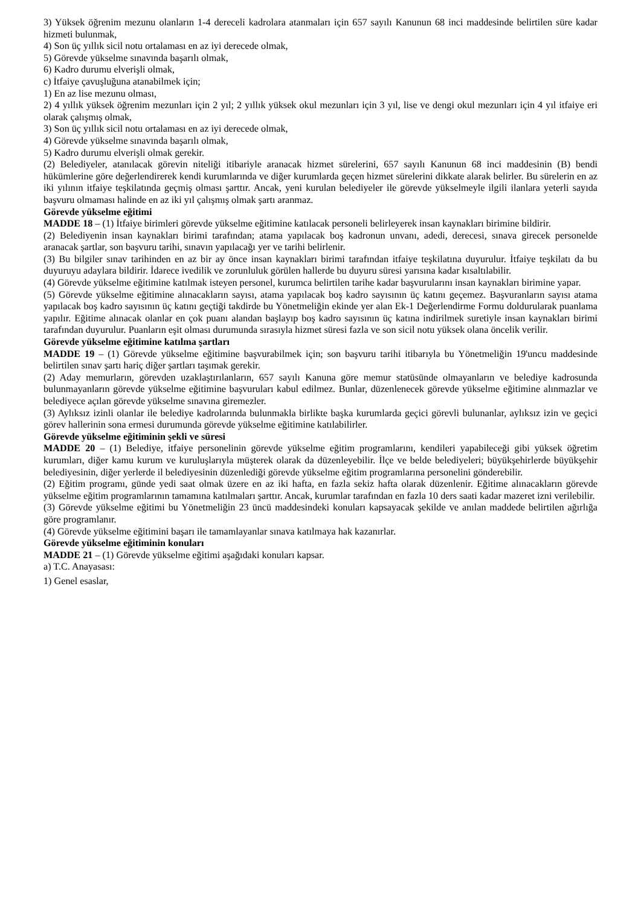3) Yüksek öğrenim mezunu olanların 1-4 dereceli kadrolara atanmaları için 657 sayılı Kanunun 68 inci maddesinde belirtilen süre kadar hizmeti bulunmak,
4) Son üç yıllık sicil notu ortalaması en az iyi derecede olmak,
5) Görevde yükselme sınavında başarılı olmak,
6) Kadro durumu elverişli olmak,
c) İtfaiye çavuşluğuna atanabilmek için;
1) En az lise mezunu olması,
2) 4 yıllık yüksek öğrenim mezunları için 2 yıl; 2 yıllık yüksek okul mezunları için 3 yıl, lise ve dengi okul mezunları için 4 yıl itfaiye eri olarak çalışmış olmak,
3) Son üç yıllık sicil notu ortalaması en az iyi derecede olmak,
4) Görevde yükselme sınavında başarılı olmak,
5) Kadro durumu elverişli olmak gerekir.
(2) Belediyeler, atanılacak görevin niteliği itibariyle aranacak hizmet sürelerini, 657 sayılı Kanunun 68 inci maddesinin (B) bendi hükümlerine göre değerlendirerek kendi kurumlarında ve diğer kurumlarda geçen hizmet sürelerini dikkate alarak belirler. Bu sürelerin en az iki yılının itfaiye teşkilatında geçmiş olması şarttır. Ancak, yeni kurulan belediyeler ile görevde yükselmeyle ilgili ilanlara yeterli sayıda başvuru olmaması halinde en az iki yıl çalışmış olmak şartı aranmaz.
Görevde yükselme eğitimi
MADDE 18 – (1) İtfaiye birimleri görevde yükselme eğitimine katılacak personeli belirleyerek insan kaynakları birimine bildirir.
(2) Belediyenin insan kaynakları birimi tarafından; atama yapılacak boş kadronun unvanı, adedi, derecesi, sınava girecek personelde aranacak şartlar, son başvuru tarihi, sınavın yapılacağı yer ve tarihi belirlenir.
(3) Bu bilgiler sınav tarihinden en az bir ay önce insan kaynakları birimi tarafından itfaiye teşkilatına duyurulur. İtfaiye teşkilatı da bu duyuruyu adaylara bildirir. İdarece ivedilik ve zorunluluk görülen hallerde bu duyuru süresi yarısına kadar kısaltılabilir.
(4) Görevde yükselme eğitimine katılmak isteyen personel, kurumca belirtilen tarihe kadar başvurularını insan kaynakları birimine yapar.
(5) Görevde yükselme eğitimine alınacakların sayısı, atama yapılacak boş kadro sayısının üç katını geçemez. Başvuranların sayısı atama yapılacak boş kadro sayısının üç katını geçtiği takdirde bu Yönetmeliğin ekinde yer alan Ek-1 Değerlendirme Formu doldurularak puanlama yapılır. Eğitime alınacak olanlar en çok puanı alandan başlayıp boş kadro sayısının üç katına indirilmek suretiyle insan kaynakları birimi tarafından duyurulur. Puanların eşit olması durumunda sırasıyla hizmet süresi fazla ve son sicil notu yüksek olana öncelik verilir.
Görevde yükselme eğitimine katılma şartları
MADDE 19 – (1) Görevde yükselme eğitimine başvurabilmek için; son başvuru tarihi itibarıyla bu Yönetmeliğin 19'uncu maddesinde belirtilen sınav şartı hariç diğer şartları taşımak gerekir.
(2) Aday memurların, görevden uzaklaştırılanların, 657 sayılı Kanuna göre memur statüsünde olmayanların ve belediye kadrosunda bulunmayanların görevde yükselme eğitimine başvuruları kabul edilmez. Bunlar, düzenlenecek görevde yükselme eğitimine alınmazlar ve belediyece açılan görevde yükselme sınavına giremezler.
(3) Aylıksız izinli olanlar ile belediye kadrolarında bulunmakla birlikte başka kurumlarda geçici görevli bulunanlar, aylıksız izin ve geçici görev hallerinin sona ermesi durumunda görevde yükselme eğitimine katılabilirler.
Görevde yükselme eğitiminin şekli ve süresi
MADDE 20 – (1) Belediye, itfaiye personelinin görevde yükselme eğitim programlarını, kendileri yapabileceği gibi yüksek öğretim kurumları, diğer kamu kurum ve kuruluşlarıyla müşterek olarak da düzenleyebilir. İlçe ve belde belediyeleri; büyükşehirlerde büyükşehir belediyesinin, diğer yerlerde il belediyesinin düzenlediği görevde yükselme eğitim programlarına personelini gönderebilir.
(2) Eğitim programı, günde yedi saat olmak üzere en az iki hafta, en fazla sekiz hafta olarak düzenlenir. Eğitime alınacakların görevde yükselme eğitim programlarının tamamına katılmaları şarttır. Ancak, kurumlar tarafından en fazla 10 ders saati kadar mazeret izni verilebilir.
(3) Görevde yükselme eğitimi bu Yönetmeliğin 23 üncü maddesindeki konuları kapsayacak şekilde ve anılan maddede belirtilen ağırlığa göre programlanır.
(4) Görevde yükselme eğitimini başarı ile tamamlayanlar sınava katılmaya hak kazanırlar.
Görevde yükselme eğitiminin konuları
MADDE 21 – (1) Görevde yükselme eğitimi aşağıdaki konuları kapsar.
a) T.C. Anayasası:
1) Genel esaslar,